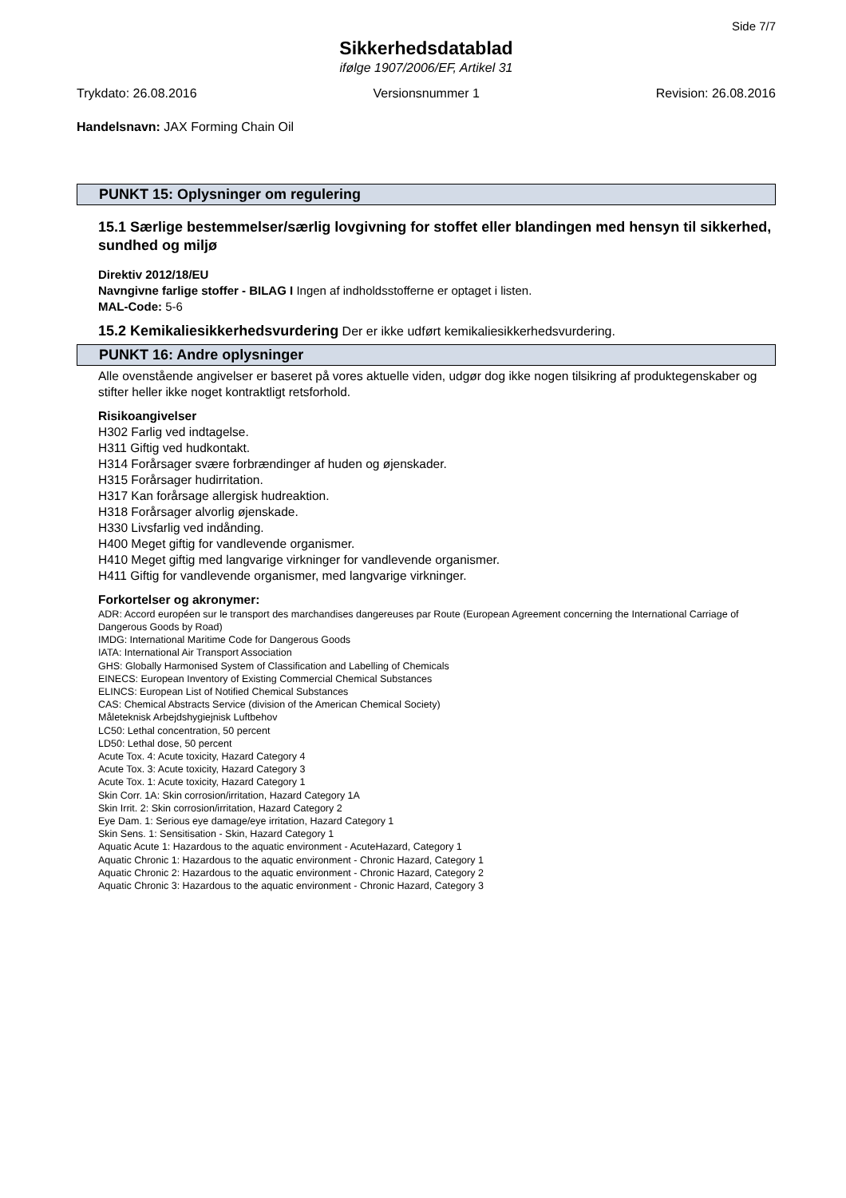Side 7/7
Sikkerhedsdatablad
ifølge 1907/2006/EF, Artikel 31
Trykdato: 26.08.2016 Versionsnummer 1 Revision: 26.08.2016
Handelsnavn: JAX Forming Chain Oil
PUNKT 15: Oplysninger om regulering
15.1 Særlige bestemmelser/særlig lovgivning for stoffet eller blandingen med hensyn til sikkerhed, sundhed og miljø
Direktiv 2012/18/EU
Navngivne farlige stoffer - BILAG I Ingen af indholdsstofferne er optaget i listen.
MAL-Code: 5-6
15.2 Kemikaliesikkerhedsvurdering Der er ikke udført kemikaliesikkerhedsvurdering.
PUNKT 16: Andre oplysninger
Alle ovenstående angivelser er baseret på vores aktuelle viden, udgør dog ikke nogen tilsikring af produktegenskaber og stifter heller ikke noget kontraktligt retsforhold.
Risikoangivelser
H302 Farlig ved indtagelse.
H311 Giftig ved hudkontakt.
H314 Forårsager svære forbrændinger af huden og øjenskader.
H315 Forårsager hudirritation.
H317 Kan forårsage allergisk hudreaktion.
H318 Forårsager alvorlig øjenskade.
H330 Livsfarlig ved indånding.
H400 Meget giftig for vandlevende organismer.
H410 Meget giftig med langvarige virkninger for vandlevende organismer.
H411 Giftig for vandlevende organismer, med langvarige virkninger.
Forkortelser og akronymer:
ADR: Accord européen sur le transport des marchandises dangereuses par Route (European Agreement concerning the International Carriage of Dangerous Goods by Road)
IMDG: International Maritime Code for Dangerous Goods
IATA: International Air Transport Association
GHS: Globally Harmonised System of Classification and Labelling of Chemicals
EINECS: European Inventory of Existing Commercial Chemical Substances
ELINCS: European List of Notified Chemical Substances
CAS: Chemical Abstracts Service (division of the American Chemical Society)
Måleteknisk Arbejdshygiejnisk Luftbehov
LC50: Lethal concentration, 50 percent
LD50: Lethal dose, 50 percent
Acute Tox. 4: Acute toxicity, Hazard Category 4
Acute Tox. 3: Acute toxicity, Hazard Category 3
Acute Tox. 1: Acute toxicity, Hazard Category 1
Skin Corr. 1A: Skin corrosion/irritation, Hazard Category 1A
Skin Irrit. 2: Skin corrosion/irritation, Hazard Category 2
Eye Dam. 1: Serious eye damage/eye irritation, Hazard Category 1
Skin Sens. 1: Sensitisation - Skin, Hazard Category 1
Aquatic Acute 1: Hazardous to the aquatic environment - AcuteHazard, Category 1
Aquatic Chronic 1: Hazardous to the aquatic environment - Chronic Hazard, Category 1
Aquatic Chronic 2: Hazardous to the aquatic environment - Chronic Hazard, Category 2
Aquatic Chronic 3: Hazardous to the aquatic environment - Chronic Hazard, Category 3